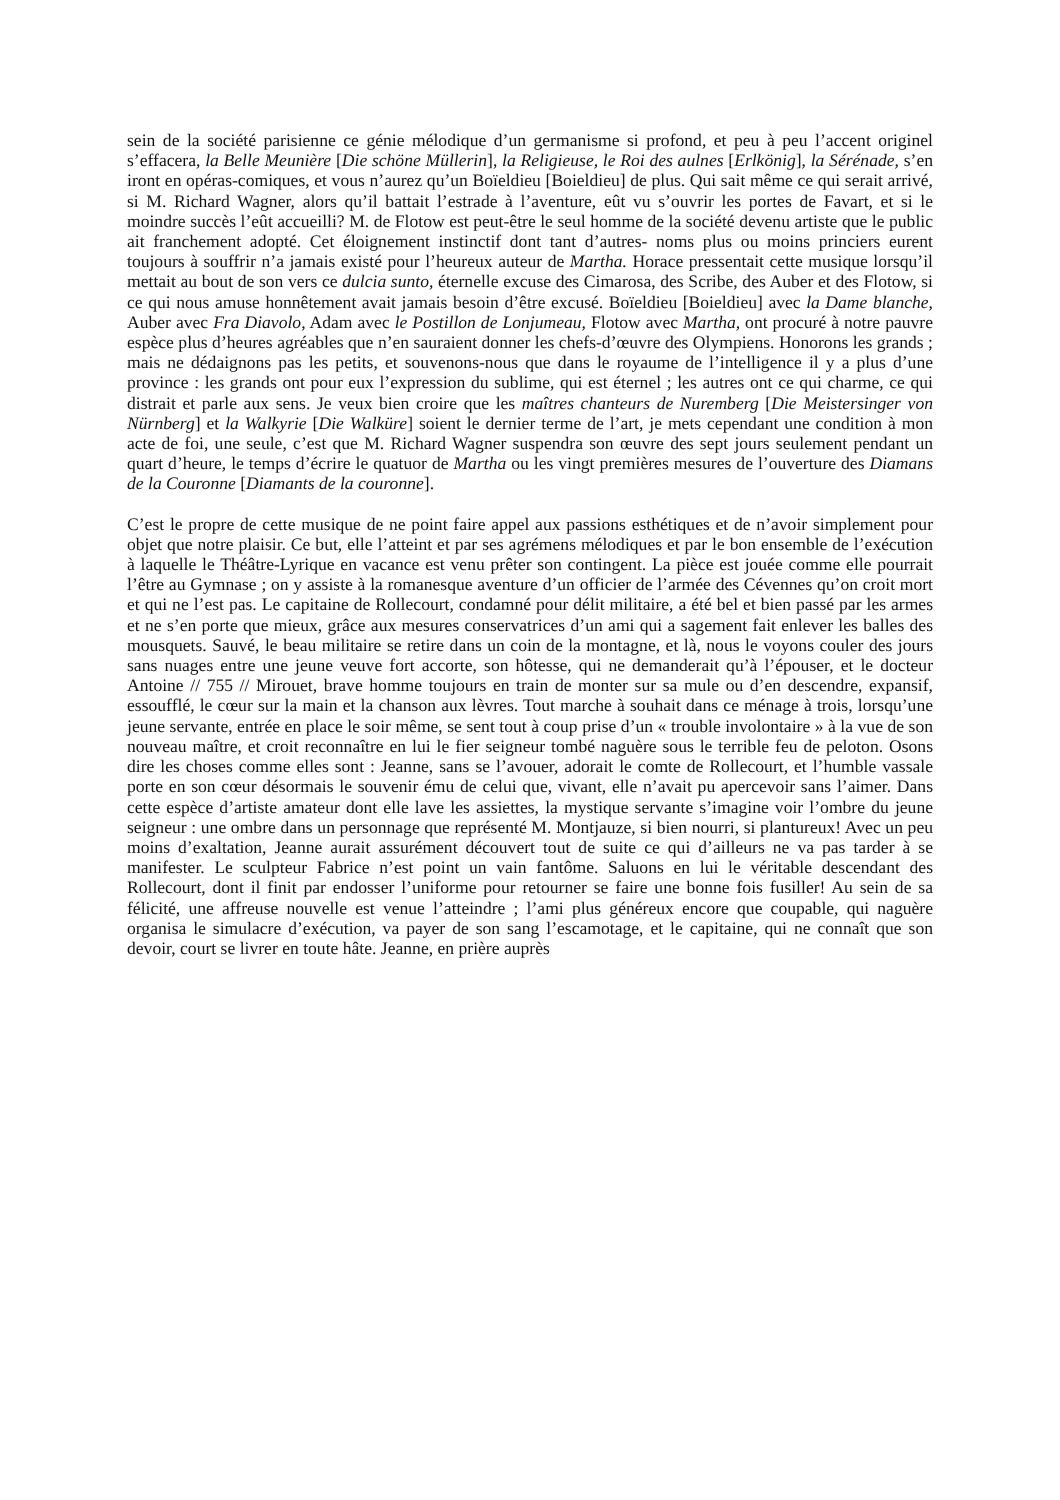sein de la société parisienne ce génie mélodique d’un germanisme si profond, et peu à peu l’accent originel s’effacera, la Belle Meunière [Die schöne Müllerin], la Religieuse, le Roi des aulnes [Erlkönig], la Sérénade, s’en iront en opéras-comiques, et vous n’aurez qu’un Boïeldieu [Boieldieu] de plus. Qui sait même ce qui serait arrivé, si M. Richard Wagner, alors qu’il battait l’estrade à l’aventure, eût vu s’ouvrir les portes de Favart, et si le moindre succès l’eût accueilli? M. de Flotow est peut-être le seul homme de la société devenu artiste que le public ait franchement adopté. Cet éloignement instinctif dont tant d’autres- noms plus ou moins princiers eurent toujours à souffrir n’a jamais existé pour l’heureux auteur de Martha. Horace pressentait cette musique lorsqu’il mettait au bout de son vers ce dulcia sunto, éternelle excuse des Cimarosa, des Scribe, des Auber et des Flotow, si ce qui nous amuse honnêtement avait jamais besoin d’être excusé. Boïeldieu [Boieldieu] avec la Dame blanche, Auber avec Fra Diavolo, Adam avec le Postillon de Lonjumeau, Flotow avec Martha, ont procuré à notre pauvre espèce plus d’heures agréables que n’en sauraient donner les chefs-d’œuvre des Olympiens. Honorons les grands ; mais ne dédaignons pas les petits, et souvenons-nous que dans le royaume de l’intelligence il y a plus d’une province : les grands ont pour eux l’expression du sublime, qui est éternel ; les autres ont ce qui charme, ce qui distrait et parle aux sens. Je veux bien croire que les maîtres chanteurs de Nuremberg [Die Meistersinger von Nürnberg] et la Walkyrie [Die Walküre] soient le dernier terme de l’art, je mets cependant une condition à mon acte de foi, une seule, c’est que M. Richard Wagner suspendra son œuvre des sept jours seulement pendant un quart d’heure, le temps d’écrire le quatuor de Martha ou les vingt premières mesures de l’ouverture des Diamans de la Couronne [Diamants de la couronne].
C’est le propre de cette musique de ne point faire appel aux passions esthétiques et de n’avoir simplement pour objet que notre plaisir. Ce but, elle l’atteint et par ses agrémens mélodiques et par le bon ensemble de l’exécution à laquelle le Théâtre-Lyrique en vacance est venu prêter son contingent. La pièce est jouée comme elle pourrait l’être au Gymnase ; on y assiste à la romanesque aventure d’un officier de l’armée des Cévennes qu’on croit mort et qui ne l’est pas. Le capitaine de Rollecourt, condamné pour délit militaire, a été bel et bien passé par les armes et ne s’en porte que mieux, grâce aux mesures conservatrices d’un ami qui a sagement fait enlever les balles des mousquets. Sauvé, le beau militaire se retire dans un coin de la montagne, et là, nous le voyons couler des jours sans nuages entre une jeune veuve fort accorte, son hôtesse, qui ne demanderait qu’à l’épouser, et le docteur Antoine // 755 // Mirouet, brave homme toujours en train de monter sur sa mule ou d’en descendre, expansif, essoufflé, le cœur sur la main et la chanson aux lèvres. Tout marche à souhait dans ce ménage à trois, lorsqu’une jeune servante, entrée en place le soir même, se sent tout à coup prise d’un « trouble involontaire » à la vue de son nouveau maître, et croit reconnaître en lui le fier seigneur tombé naguère sous le terrible feu de peloton. Osons dire les choses comme elles sont : Jeanne, sans se l’avouer, adorait le comte de Rollecourt, et l’humble vassale porte en son cœur désormais le souvenir ému de celui que, vivant, elle n’avait pu apercevoir sans l’aimer. Dans cette espèce d’artiste amateur dont elle lave les assiettes, la mystique servante s’imagine voir l’ombre du jeune seigneur : une ombre dans un personnage que représenté M. Montjauze, si bien nourri, si plantureux! Avec un peu moins d’exaltation, Jeanne aurait assurément découvert tout de suite ce qui d’ailleurs ne va pas tarder à se manifester. Le sculpteur Fabrice n’est point un vain fantôme. Saluons en lui le véritable descendant des Rollecourt, dont il finit par endosser l’uniforme pour retourner se faire une bonne fois fusiller! Au sein de sa félicité, une affreuse nouvelle est venue l’atteindre ; l’ami plus généreux encore que coupable, qui naguère organisa le simulacre d’exécution, va payer de son sang l’escamotage, et le capitaine, qui ne connaît que son devoir, court se livrer en toute hâte. Jeanne, en prière auprès